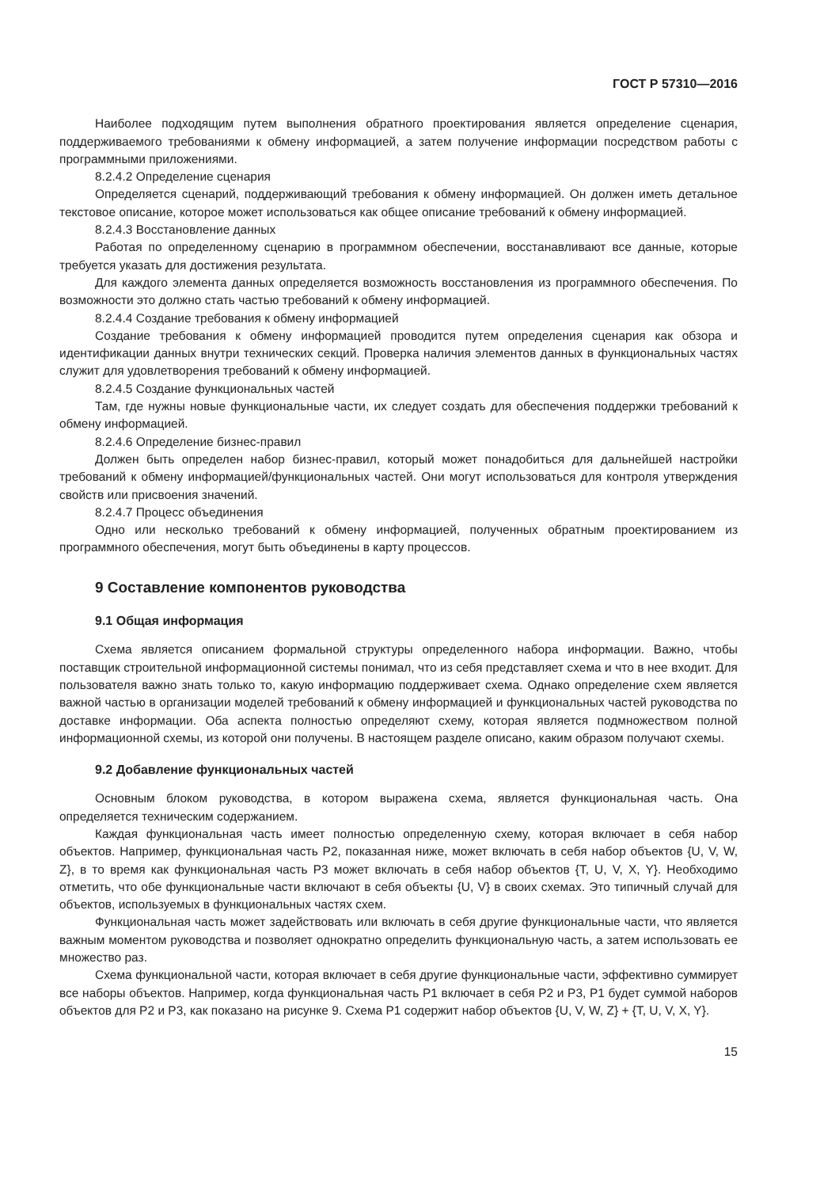ГОСТ Р 57310—2016
Наиболее подходящим путем выполнения обратного проектирования является определение сценария, поддерживаемого требованиями к обмену информацией, а затем получение информации посредством работы с программными приложениями.
8.2.4.2 Определение сценария
Определяется сценарий, поддерживающий требования к обмену информацией. Он должен иметь детальное текстовое описание, которое может использоваться как общее описание требований к обмену информацией.
8.2.4.3 Восстановление данных
Работая по определенному сценарию в программном обеспечении, восстанавливают все данные, которые требуется указать для достижения результата.
Для каждого элемента данных определяется возможность восстановления из программного обеспечения. По возможности это должно стать частью требований к обмену информацией.
8.2.4.4 Создание требования к обмену информацией
Создание требования к обмену информацией проводится путем определения сценария как обзора и идентификации данных внутри технических секций. Проверка наличия элементов данных в функциональных частях служит для удовлетворения требований к обмену информацией.
8.2.4.5 Создание функциональных частей
Там, где нужны новые функциональные части, их следует создать для обеспечения поддержки требований к обмену информацией.
8.2.4.6 Определение бизнес-правил
Должен быть определен набор бизнес-правил, который может понадобиться для дальнейшей настройки требований к обмену информацией/функциональных частей. Они могут использоваться для контроля утверждения свойств или присвоения значений.
8.2.4.7 Процесс объединения
Одно или несколько требований к обмену информацией, полученных обратным проектированием из программного обеспечения, могут быть объединены в карту процессов.
9 Составление компонентов руководства
9.1 Общая информация
Схема является описанием формальной структуры определенного набора информации. Важно, чтобы поставщик строительной информационной системы понимал, что из себя представляет схема и что в нее входит. Для пользователя важно знать только то, какую информацию поддерживает схема. Однако определение схем является важной частью в организации моделей требований к обмену информацией и функциональных частей руководства по доставке информации. Оба аспекта полностью определяют схему, которая является подмножеством полной информационной схемы, из которой они получены. В настоящем разделе описано, каким образом получают схемы.
9.2 Добавление функциональных частей
Основным блоком руководства, в котором выражена схема, является функциональная часть. Она определяется техническим содержанием.
Каждая функциональная часть имеет полностью определенную схему, которая включает в себя набор объектов. Например, функциональная часть P2, показанная ниже, может включать в себя набор объектов {U, V, W, Z}, в то время как функциональная часть P3 может включать в себя набор объектов {T, U, V, X, Y}. Необходимо отметить, что обе функциональные части включают в себя объекты {U, V} в своих схемах. Это типичный случай для объектов, используемых в функциональных частях схем.
Функциональная часть может задействовать или включать в себя другие функциональные части, что является важным моментом руководства и позволяет однократно определить функциональную часть, а затем использовать ее множество раз.
Схема функциональной части, которая включает в себя другие функциональные части, эффективно суммирует все наборы объектов. Например, когда функциональная часть P1 включает в себя P2 и P3, P1 будет суммой наборов объектов для P2 и P3, как показано на рисунке 9. Схема P1 содержит набор объектов {U, V, W, Z} + {T, U, V, X, Y}.
15